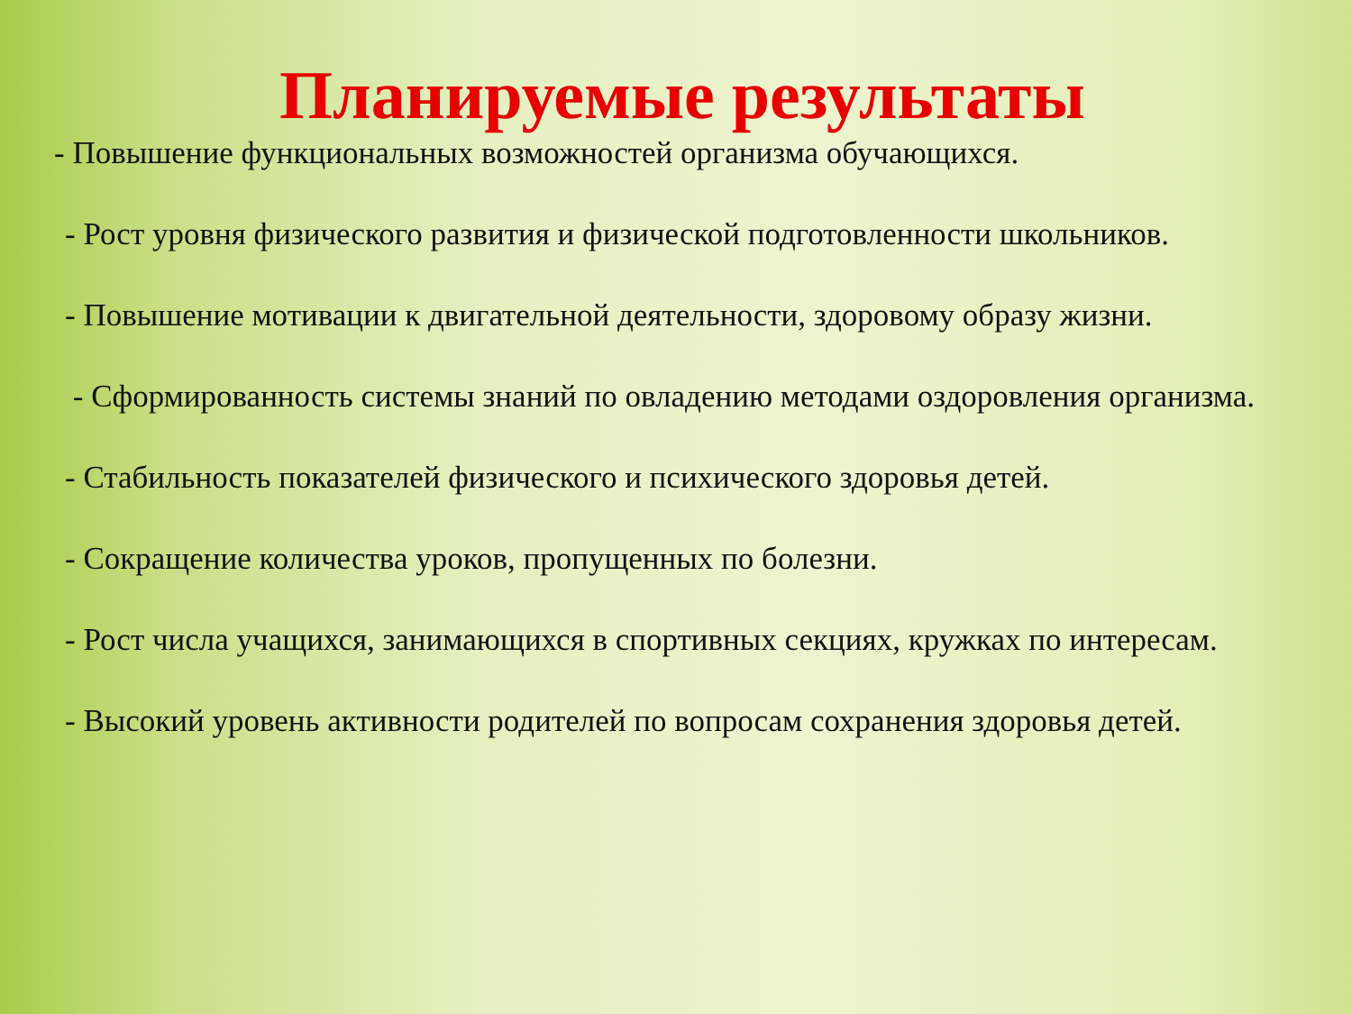Планируемые результаты
- Повышение функциональных возможностей организма обучающихся.
- Рост уровня физического развития и физической подготовленности школьников.
- Повышение мотивации к двигательной деятельности, здоровому образу жизни.
- Сформированность системы знаний по овладению методами оздоровления организма.
- Стабильность показателей физического и психического здоровья детей.
- Сокращение количества уроков, пропущенных по болезни.
- Рост числа учащихся, занимающихся в спортивных секциях, кружках по интересам.
- Высокий уровень активности родителей по вопросам сохранения здоровья детей.